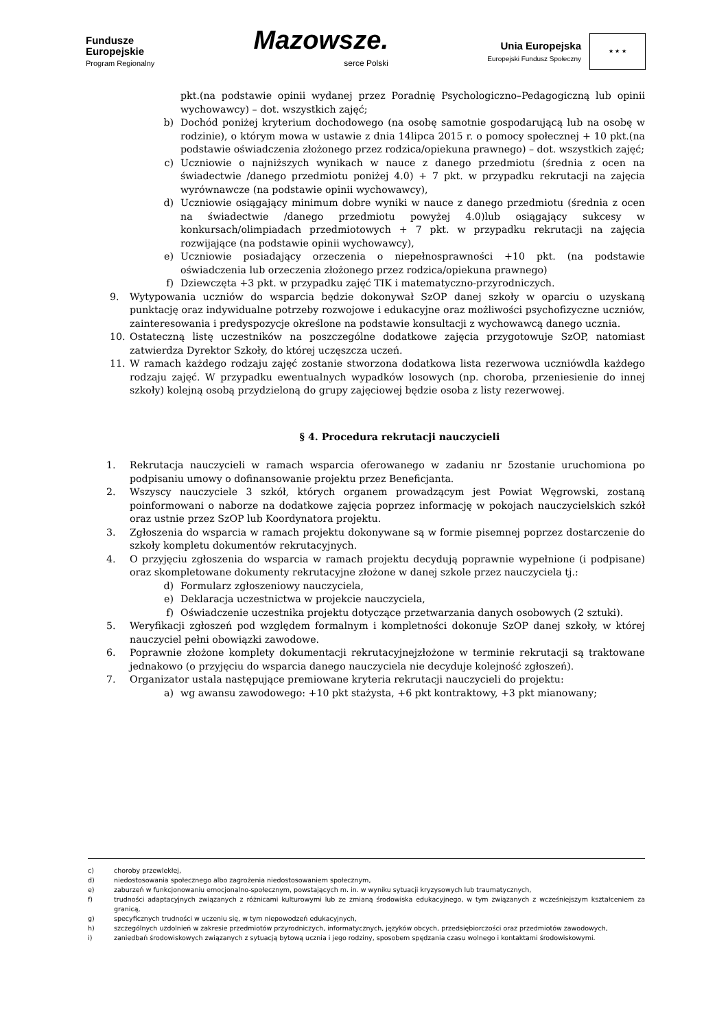Fundusze
Europejskie
Program Regionalny
Mazowsze.
serce Polski
Unia Europejska
Europejski Fundusz Społeczny
★ ★ ★
pkt.(na podstawie opinii wydanej przez Poradnię Psychologiczno–Pedagogiczną lub opinii wychowawcy) – dot. wszystkich zajęć;
b) Dochód poniżej kryterium dochodowego (na osobę samotnie gospodarującą lub na osobę w rodzinie), o którym mowa w ustawie z dnia 14lipca 2015 r. o pomocy społecznej + 10 pkt.(na podstawie oświadczenia złożonego przez rodzica/opiekuna prawnego) – dot. wszystkich zajęć;
c) Uczniowie o najniższych wynikach w nauce z danego przedmiotu (średnia z ocen na świadectwie /danego przedmiotu poniżej 4.0) + 7 pkt. w przypadku rekrutacji na zajęcia wyrównawcze (na podstawie opinii wychowawcy),
d) Uczniowie osiągający minimum dobre wyniki w nauce z danego przedmiotu (średnia z ocen na świadectwie /danego przedmiotu powyżej 4.0)lub osiągający sukcesy w konkursach/olimpiadach przedmiotowych + 7 pkt. w przypadku rekrutacji na zajęcia rozwijające (na podstawie opinii wychowawcy),
e) Uczniowie posiadający orzeczenia o niepełnosprawności +10 pkt. (na podstawie oświadczenia lub orzeczenia złożonego przez rodzica/opiekuna prawnego)
f) Dziewczęta +3 pkt. w przypadku zajęć TIK i matematyczno-przyrodniczych.
9. Wytypowania uczniów do wsparcia będzie dokonywał SzOP danej szkoły w oparciu o uzyskaną punktację oraz indywidualne potrzeby rozwojowe i edukacyjne oraz możliwości psychofizyczne uczniów, zainteresowania i predyspozycje określone na podstawie konsultacji z wychowawcą danego ucznia.
10. Ostateczną listę uczestników na poszczególne dodatkowe zajęcia przygotowuje SzOP, natomiast zatwierdza Dyrektor Szkoły, do której uczęszcza uczeń.
11. W ramach każdego rodzaju zajęć zostanie stworzona dodatkowa lista rezerwowa uczniówdla każdego rodzaju zajęć. W przypadku ewentualnych wypadków losowych (np. choroba, przeniesienie do innej szkoły) kolejną osobą przydzieloną do grupy zajęciowej będzie osoba z listy rezerwowej.
§ 4. Procedura rekrutacji nauczycieli
1. Rekrutacja nauczycieli w ramach wsparcia oferowanego w zadaniu nr 5zostanie uruchomiona po podpisaniu umowy o dofinansowanie projektu przez Beneficjanta.
2. Wszyscy nauczyciele 3 szkół, których organem prowadzącym jest Powiat Węgrowski, zostaną poinformowani o naborze na dodatkowe zajęcia poprzez informację w pokojach nauczycielskich szkół oraz ustnie przez SzOP lub Koordynatora projektu.
3. Zgłoszenia do wsparcia w ramach projektu dokonywane są w formie pisemnej poprzez dostarczenie do szkoły kompletu dokumentów rekrutacyjnych.
4. O przyjęciu zgłoszenia do wsparcia w ramach projektu decydują poprawnie wypełnione (i podpisane) oraz skompletowane dokumenty rekrutacyjne złożone w danej szkole przez nauczyciela tj.:
d) Formularz zgłoszeniowy nauczyciela,
e) Deklaracja uczestnictwa w projekcie nauczyciela,
f) Oświadczenie uczestnika projektu dotyczące przetwarzania danych osobowych (2 sztuki).
5. Weryfikacji zgłoszeń pod względem formalnym i kompletności dokonuje SzOP danej szkoły, w której nauczyciel pełni obowiązki zawodowe.
6. Poprawnie złożone komplety dokumentacji rekrutacyjnejzłożone w terminie rekrutacji są traktowane jednakowo (o przyjęciu do wsparcia danego nauczyciela nie decyduje kolejność zgłoszeń).
7. Organizator ustala następujące premiowane kryteria rekrutacji nauczycieli do projektu:
a) wg awansu zawodowego: +10 pkt stażysta, +6 pkt kontraktowy, +3 pkt mianowany;
c) choroby przewlekłej,
d) niedostosowania społecznego albo zagrożenia niedostosowaniem społecznym,
e) zaburzeń w funkcjonowaniu emocjonalno-społecznym, powstających m. in. w wyniku sytuacji kryzysowych lub traumatycznych,
f) trudności adaptacyjnych związanych z różnicami kulturowymi lub ze zmianą środowiska edukacyjnego, w tym związanych z wcześniejszym kształceniem za granicą,
g) specyficznych trudności w uczeniu się, w tym niepowodzeń edukacyjnych,
h) szczególnych uzdolnień w zakresie przedmiotów przyrodniczych, informatycznych, języków obcych, przedsiębiorczości oraz przedmiotów zawodowych,
i) zaniedbań środowiskowych związanych z sytuacją bytową ucznia i jego rodziny, sposobem spędzania czasu wolnego i kontaktami środowiskowymi.